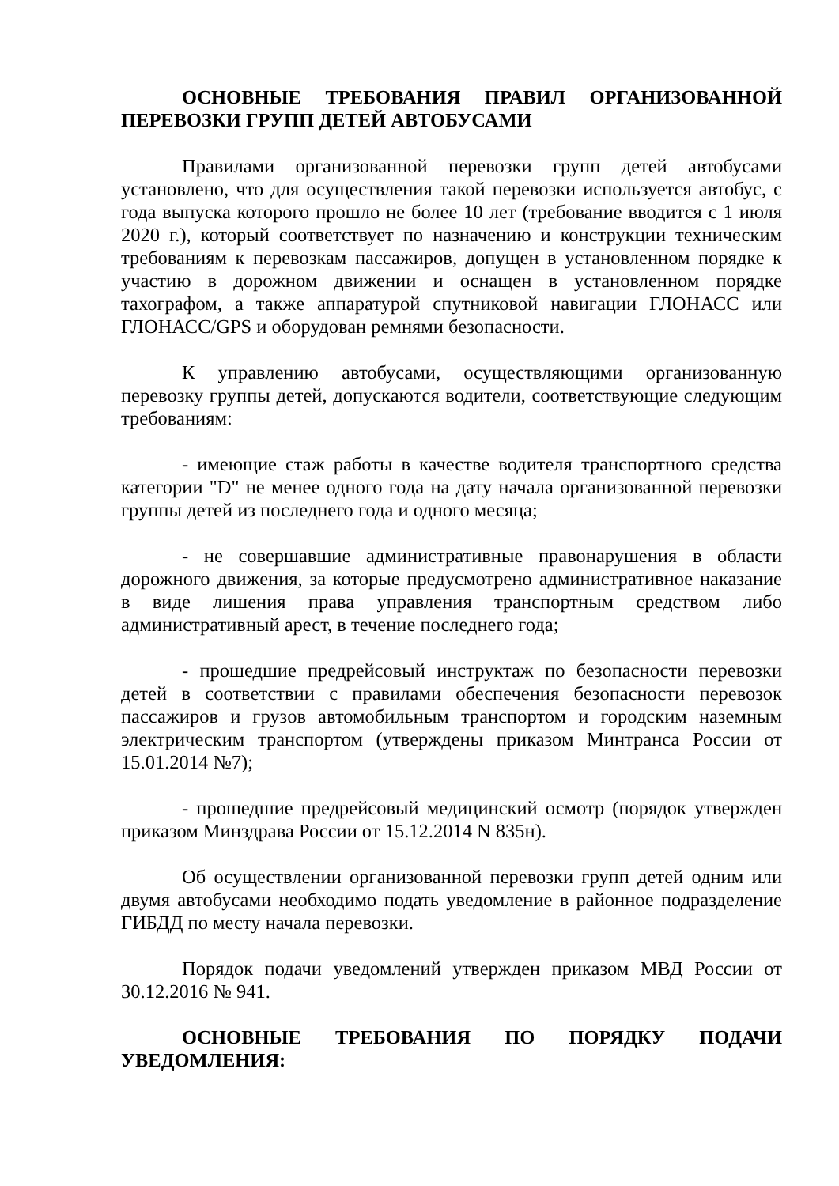ОСНОВНЫЕ ТРЕБОВАНИЯ ПРАВИЛ ОРГАНИЗОВАННОЙ ПЕРЕВОЗКИ ГРУПП ДЕТЕЙ АВТОБУСАМИ
Правилами организованной перевозки групп детей автобусами установлено, что для осуществления такой перевозки используется автобус, с года выпуска которого прошло не более 10 лет (требование вводится с 1 июля 2020 г.), который соответствует по назначению и конструкции техническим требованиям к перевозкам пассажиров, допущен в установленном порядке к участию в дорожном движении и оснащен в установленном порядке тахографом, а также аппаратурой спутниковой навигации ГЛОНАСС или ГЛОНАСС/GPS и оборудован ремнями безопасности.
К управлению автобусами, осуществляющими организованную перевозку группы детей, допускаются водители, соответствующие следующим требованиям:
- имеющие стаж работы в качестве водителя транспортного средства категории "D" не менее одного года на дату начала организованной перевозки группы детей из последнего года и одного месяца;
- не совершавшие административные правонарушения в области дорожного движения, за которые предусмотрено административное наказание в виде лишения права управления транспортным средством либо административный арест, в течение последнего года;
- прошедшие предрейсовый инструктаж по безопасности перевозки детей в соответствии с правилами обеспечения безопасности перевозок пассажиров и грузов автомобильным транспортом и городским наземным электрическим транспортом (утверждены приказом Минтранса России от 15.01.2014 №7);
- прошедшие предрейсовый медицинский осмотр (порядок утвержден приказом Минздрава России от 15.12.2014 N 835н).
Об осуществлении организованной перевозки групп детей одним или двумя автобусами необходимо подать уведомление в районное подразделение ГИБДД по месту начала перевозки.
Порядок подачи уведомлений утвержден приказом МВД России от 30.12.2016 № 941.
ОСНОВНЫЕ ТРЕБОВАНИЯ ПО ПОРЯДКУ ПОДАЧИ УВЕДОМЛЕНИЯ: